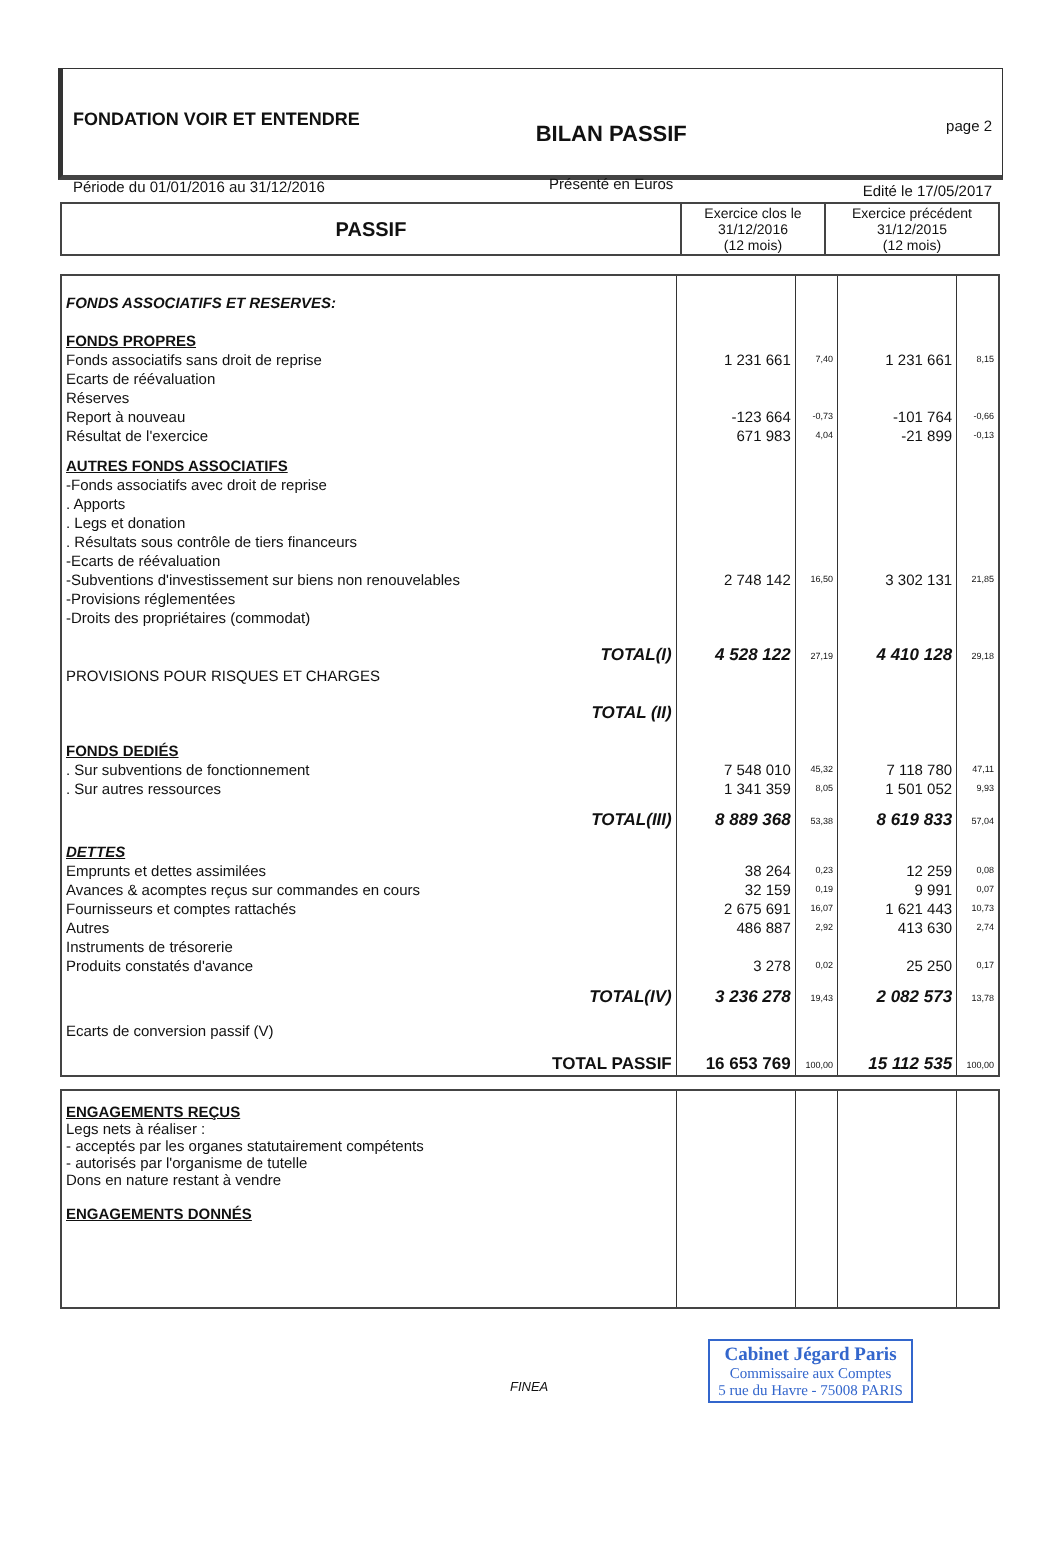FONDATION VOIR ET ENTENDRE
Période du 01/01/2016 au 31/12/2016
BILAN PASSIF
Présenté en Euros
page 2
Edité le 17/05/2017
| PASSIF | Exercice clos le 31/12/2016 (12 mois) | Exercice précédent 31/12/2015 (12 mois) |
| --- | --- | --- |
| FONDS ASSOCIATIFS ET RESERVES: | | | | |
| FONDS PROPRES | | | | |
| Fonds associatifs sans droit de reprise | 1 231 661 | 7,40 | 1 231 661 | 8,15 |
| Ecarts de réévaluation | | | | |
| Réserves | | | | |
| Report à nouveau | -123 664 | -0,73 | -101 764 | -0,66 |
| Résultat de l'exercice | 671 983 | 4,04 | -21 899 | -0,13 |
| AUTRES FONDS ASSOCIATIFS | | | | |
| -Fonds associatifs avec droit de reprise | | | | |
| . Apports | | | | |
| . Legs et donation | | | | |
| . Résultats sous contrôle de tiers financeurs | | | | |
| -Ecarts de réévaluation | | | | |
| -Subventions d'investissement sur biens non renouvelables | 2 748 142 | 16,50 | 3 302 131 | 21,85 |
| -Provisions réglementées | | | | |
| -Droits des propriétaires (commodat) | | | | |
| TOTAL(I) | 4 528 122 | 27,19 | 4 410 128 | 29,18 |
| PROVISIONS POUR RISQUES ET CHARGES | | | | |
| TOTAL (II) | | | | |
| FONDS DEDIÉS | | | | |
| . Sur subventions de fonctionnement | 7 548 010 | 45,32 | 7 118 780 | 47,11 |
| . Sur autres ressources | 1 341 359 | 8,05 | 1 501 052 | 9,93 |
| TOTAL(III) | 8 889 368 | 53,38 | 8 619 833 | 57,04 |
| DETTES | | | | |
| Emprunts et dettes assimilées | 38 264 | 0,23 | 12 259 | 0,08 |
| Avances & acomptes reçus sur commandes en cours | 32 159 | 0,19 | 9 991 | 0,07 |
| Fournisseurs et comptes rattachés | 2 675 691 | 16,07 | 1 621 443 | 10,73 |
| Autres | 486 887 | 2,92 | 413 630 | 2,74 |
| Instruments de trésorerie | | | | |
| Produits constatés d'avance | 3 278 | 0,02 | 25 250 | 0,17 |
| TOTAL(IV) | 3 236 278 | 19,43 | 2 082 573 | 13,78 |
| Ecarts de conversion passif (V) | | | | |
| TOTAL PASSIF | 16 653 769 | 100,00 | 15 112 535 | 100,00 |
| ENGAGEMENTS REÇUS Legs nets à réaliser : - acceptés par les organes statutairement compétents - autorisés par l'organisme de tutelle Dons en nature restant à vendre ENGAGEMENTS DONNÉS | | | | |
FINEA
Cabinet Jégard Paris
Commissaire aux Comptes
5 rue du Havre - 75008 PARIS